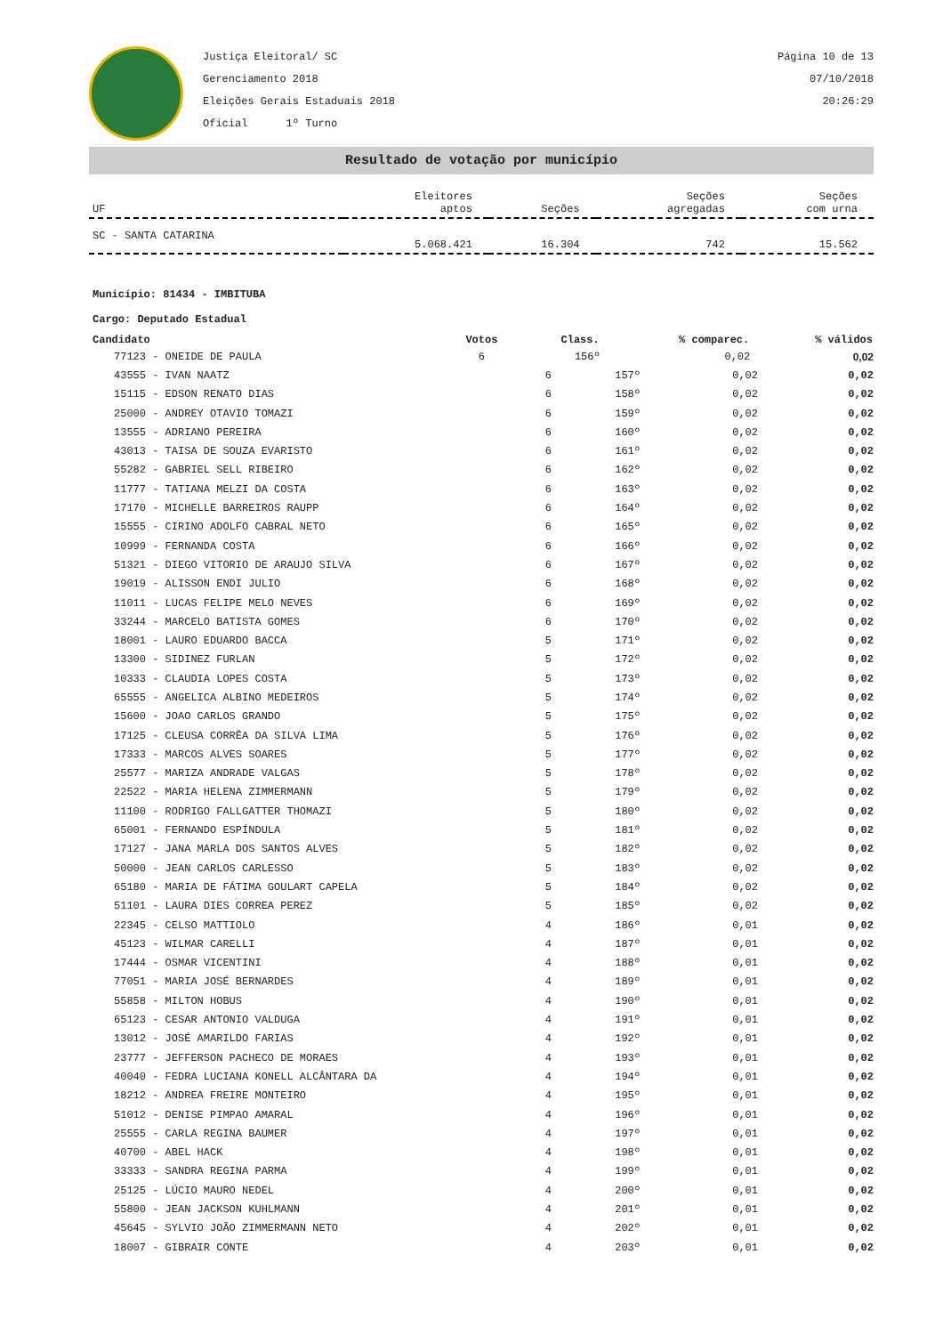Justiça Eleitoral/ SC
Gerenciamento 2018
Eleições Gerais Estaduais 2018
Oficial 1º Turno
Página 10 de 13
07/10/2018
20:26:29
Resultado de votação por município
| UF | Eleitores aptos | Seções | Seções agregadas | Seções com urna |
| --- | --- | --- | --- | --- |
| SC - SANTA CATARINA | 5.068.421 | 16.304 | 742 | 15.562 |
Município: 81434 - IMBITUBA
Cargo: Deputado Estadual
| Candidato | Votos | Class. | % comparec. | % válidos |
| --- | --- | --- | --- | --- |
| 77123 - ONEIDE DE PAULA | 6 | 156º | 0,02 | 0,02 |
| 43555 - IVAN NAATZ | 6 | 157º | 0,02 | 0,02 |
| 15115 - EDSON RENATO DIAS | 6 | 158º | 0,02 | 0,02 |
| 25000 - ANDREY OTAVIO TOMAZI | 6 | 159º | 0,02 | 0,02 |
| 13555 - ADRIANO PEREIRA | 6 | 160º | 0,02 | 0,02 |
| 43013 - TAISA DE SOUZA EVARISTO | 6 | 161º | 0,02 | 0,02 |
| 55282 - GABRIEL SELL RIBEIRO | 6 | 162º | 0,02 | 0,02 |
| 11777 - TATIANA MELZI DA COSTA | 6 | 163º | 0,02 | 0,02 |
| 17170 - MICHELLE BARREIROS RAUPP | 6 | 164º | 0,02 | 0,02 |
| 15555 - CIRINO ADOLFO CABRAL NETO | 6 | 165º | 0,02 | 0,02 |
| 10999 - FERNANDA COSTA | 6 | 166º | 0,02 | 0,02 |
| 51321 - DIEGO VITORIO DE ARAUJO SILVA | 6 | 167º | 0,02 | 0,02 |
| 19019 - ALISSON ENDI JULIO | 6 | 168º | 0,02 | 0,02 |
| 11011 - LUCAS FELIPE MELO NEVES | 6 | 169º | 0,02 | 0,02 |
| 33244 - MARCELO BATISTA GOMES | 6 | 170º | 0,02 | 0,02 |
| 18001 - LAURO EDUARDO BACCA | 5 | 171º | 0,02 | 0,02 |
| 13300 - SIDINEZ FURLAN | 5 | 172º | 0,02 | 0,02 |
| 10333 - CLAUDIA LOPES COSTA | 5 | 173º | 0,02 | 0,02 |
| 65555 - ANGELICA ALBINO MEDEIROS | 5 | 174º | 0,02 | 0,02 |
| 15600 - JOAO CARLOS GRANDO | 5 | 175º | 0,02 | 0,02 |
| 17125 - CLEUSA CORRÊA DA SILVA LIMA | 5 | 176º | 0,02 | 0,02 |
| 17333 - MARCOS ALVES SOARES | 5 | 177º | 0,02 | 0,02 |
| 25577 - MARIZA ANDRADE VALGAS | 5 | 178º | 0,02 | 0,02 |
| 22522 - MARIA HELENA ZIMMERMANN | 5 | 179º | 0,02 | 0,02 |
| 11100 - RODRIGO FALLGATTER THOMAZI | 5 | 180º | 0,02 | 0,02 |
| 65001 - FERNANDO ESPÍNDULA | 5 | 181º | 0,02 | 0,02 |
| 17127 - JANA MARLA DOS SANTOS ALVES | 5 | 182º | 0,02 | 0,02 |
| 50000 - JEAN CARLOS CARLESSO | 5 | 183º | 0,02 | 0,02 |
| 65180 - MARIA DE FÁTIMA GOULART CAPELA | 5 | 184º | 0,02 | 0,02 |
| 51101 - LAURA DIES CORREA PEREZ | 5 | 185º | 0,02 | 0,02 |
| 22345 - CELSO MATTIOLO | 4 | 186º | 0,01 | 0,02 |
| 45123 - WILMAR CARELLI | 4 | 187º | 0,01 | 0,02 |
| 17444 - OSMAR VICENTINI | 4 | 188º | 0,01 | 0,02 |
| 77051 - MARIA JOSÉ BERNARDES | 4 | 189º | 0,01 | 0,02 |
| 55858 - MILTON HOBUS | 4 | 190º | 0,01 | 0,02 |
| 65123 - CESAR ANTONIO VALDUGA | 4 | 191º | 0,01 | 0,02 |
| 13012 - JOSÉ AMARILDO FARIAS | 4 | 192º | 0,01 | 0,02 |
| 23777 - JEFFERSON PACHECO DE MORAES | 4 | 193º | 0,01 | 0,02 |
| 40040 - FEDRA LUCIANA KONELL ALCÂNTARA DA | 4 | 194º | 0,01 | 0,02 |
| 18212 - ANDREA FREIRE MONTEIRO | 4 | 195º | 0,01 | 0,02 |
| 51012 - DENISE PIMPAO AMARAL | 4 | 196º | 0,01 | 0,02 |
| 25555 - CARLA REGINA BAUMER | 4 | 197º | 0,01 | 0,02 |
| 40700 - ABEL HACK | 4 | 198º | 0,01 | 0,02 |
| 33333 - SANDRA REGINA PARMA | 4 | 199º | 0,01 | 0,02 |
| 25125 - LÚCIO MAURO NEDEL | 4 | 200º | 0,01 | 0,02 |
| 55800 - JEAN JACKSON KUHLMANN | 4 | 201º | 0,01 | 0,02 |
| 45645 - SYLVIO JOÃO ZIMMERMANN NETO | 4 | 202º | 0,01 | 0,02 |
| 18007 - GIBRAIR CONTE | 4 | 203º | 0,01 | 0,02 |